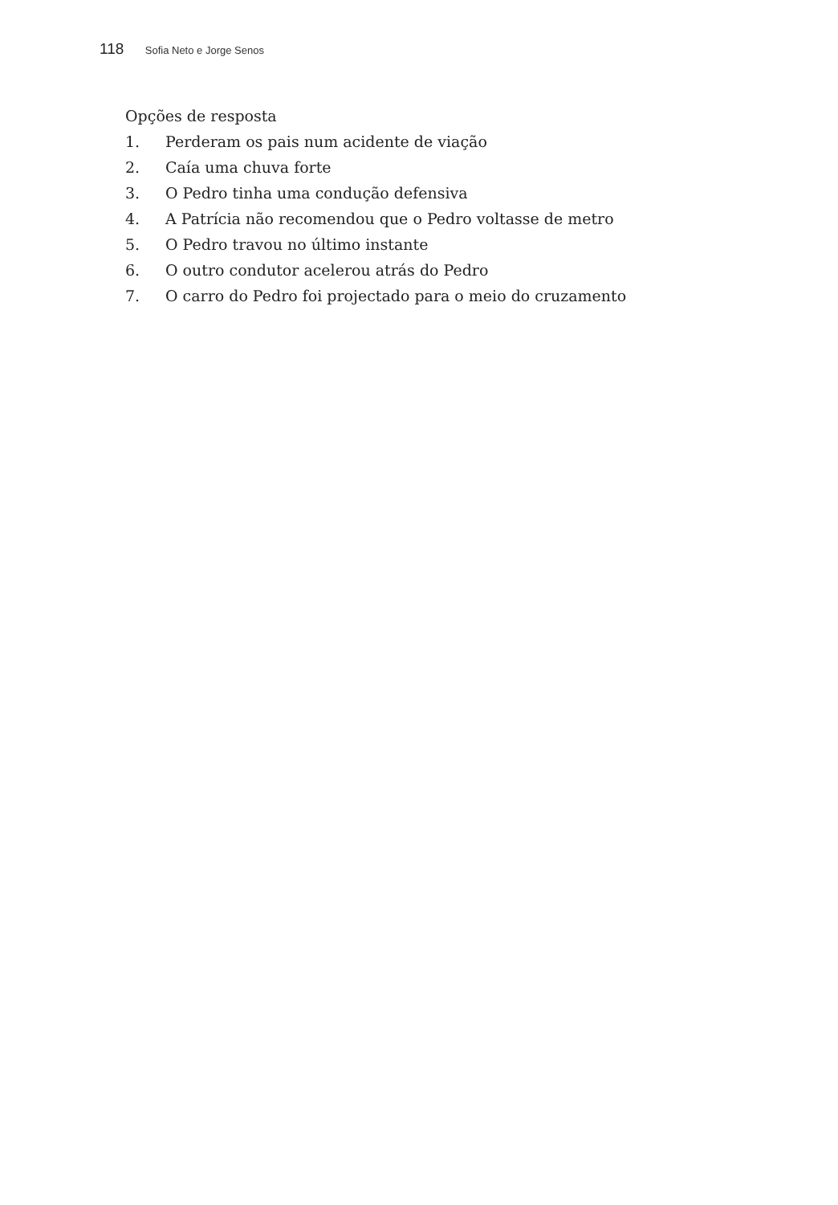118 Sofia Neto e Jorge Senos
Opções de resposta
1. Perderam os pais num acidente de viação
2. Caía uma chuva forte
3. O Pedro tinha uma condução defensiva
4. A Patrícia não recomendou que o Pedro voltasse de metro
5. O Pedro travou no último instante
6. O outro condutor acelerou atrás do Pedro
7. O carro do Pedro foi projectado para o meio do cruzamento